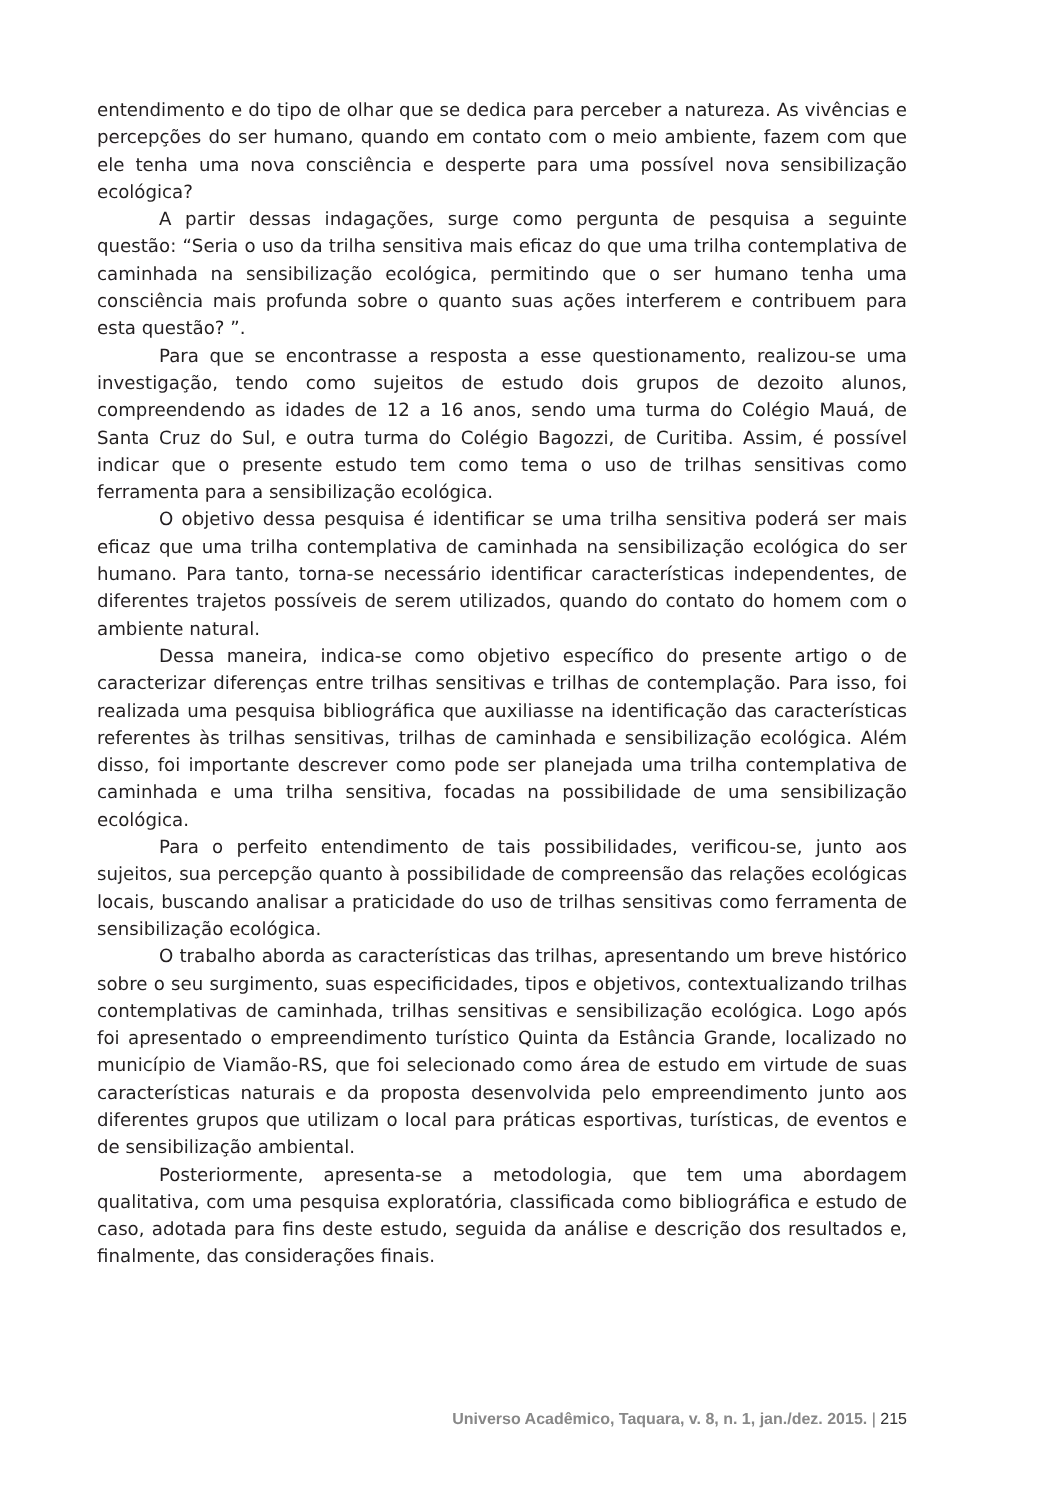entendimento e do tipo de olhar que se dedica para perceber a natureza. As vivências e percepções do ser humano, quando em contato com o meio ambiente, fazem com que ele tenha uma nova consciência e desperte para uma possível nova sensibilização ecológica?
A partir dessas indagações, surge como pergunta de pesquisa a seguinte questão: “Seria o uso da trilha sensitiva mais eficaz do que uma trilha contemplativa de caminhada na sensibilização ecológica, permitindo que o ser humano tenha uma consciência mais profunda sobre o quanto suas ações interferem e contribuem para esta questão? ”.
Para que se encontrasse a resposta a esse questionamento, realizou-se uma investigação, tendo como sujeitos de estudo dois grupos de dezoito alunos, compreendendo as idades de 12 a 16 anos, sendo uma turma do Colégio Mauá, de Santa Cruz do Sul, e outra turma do Colégio Bagozzi, de Curitiba. Assim, é possível indicar que o presente estudo tem como tema o uso de trilhas sensitivas como ferramenta para a sensibilização ecológica.
O objetivo dessa pesquisa é identificar se uma trilha sensitiva poderá ser mais eficaz que uma trilha contemplativa de caminhada na sensibilização ecológica do ser humano. Para tanto, torna-se necessário identificar características independentes, de diferentes trajetos possíveis de serem utilizados, quando do contato do homem com o ambiente natural.
Dessa maneira, indica-se como objetivo específico do presente artigo o de caracterizar diferenças entre trilhas sensitivas e trilhas de contemplação. Para isso, foi realizada uma pesquisa bibliográfica que auxiliasse na identificação das características referentes às trilhas sensitivas, trilhas de caminhada e sensibilização ecológica. Além disso, foi importante descrever como pode ser planejada uma trilha contemplativa de caminhada e uma trilha sensitiva, focadas na possibilidade de uma sensibilização ecológica.
Para o perfeito entendimento de tais possibilidades, verificou-se, junto aos sujeitos, sua percepção quanto à possibilidade de compreensão das relações ecológicas locais, buscando analisar a praticidade do uso de trilhas sensitivas como ferramenta de sensibilização ecológica.
O trabalho aborda as características das trilhas, apresentando um breve histórico sobre o seu surgimento, suas especificidades, tipos e objetivos, contextualizando trilhas contemplativas de caminhada, trilhas sensitivas e sensibilização ecológica. Logo após foi apresentado o empreendimento turístico Quinta da Estância Grande, localizado no município de Viamão-RS, que foi selecionado como área de estudo em virtude de suas características naturais e da proposta desenvolvida pelo empreendimento junto aos diferentes grupos que utilizam o local para práticas esportivas, turísticas, de eventos e de sensibilização ambiental.
Posteriormente, apresenta-se a metodologia, que tem uma abordagem qualitativa, com uma pesquisa exploratória, classificada como bibliográfica e estudo de caso, adotada para fins deste estudo, seguida da análise e descrição dos resultados e, finalmente, das considerações finais.
Universo Acadêmico, Taquara, v. 8, n. 1, jan./dez. 2015. | 215